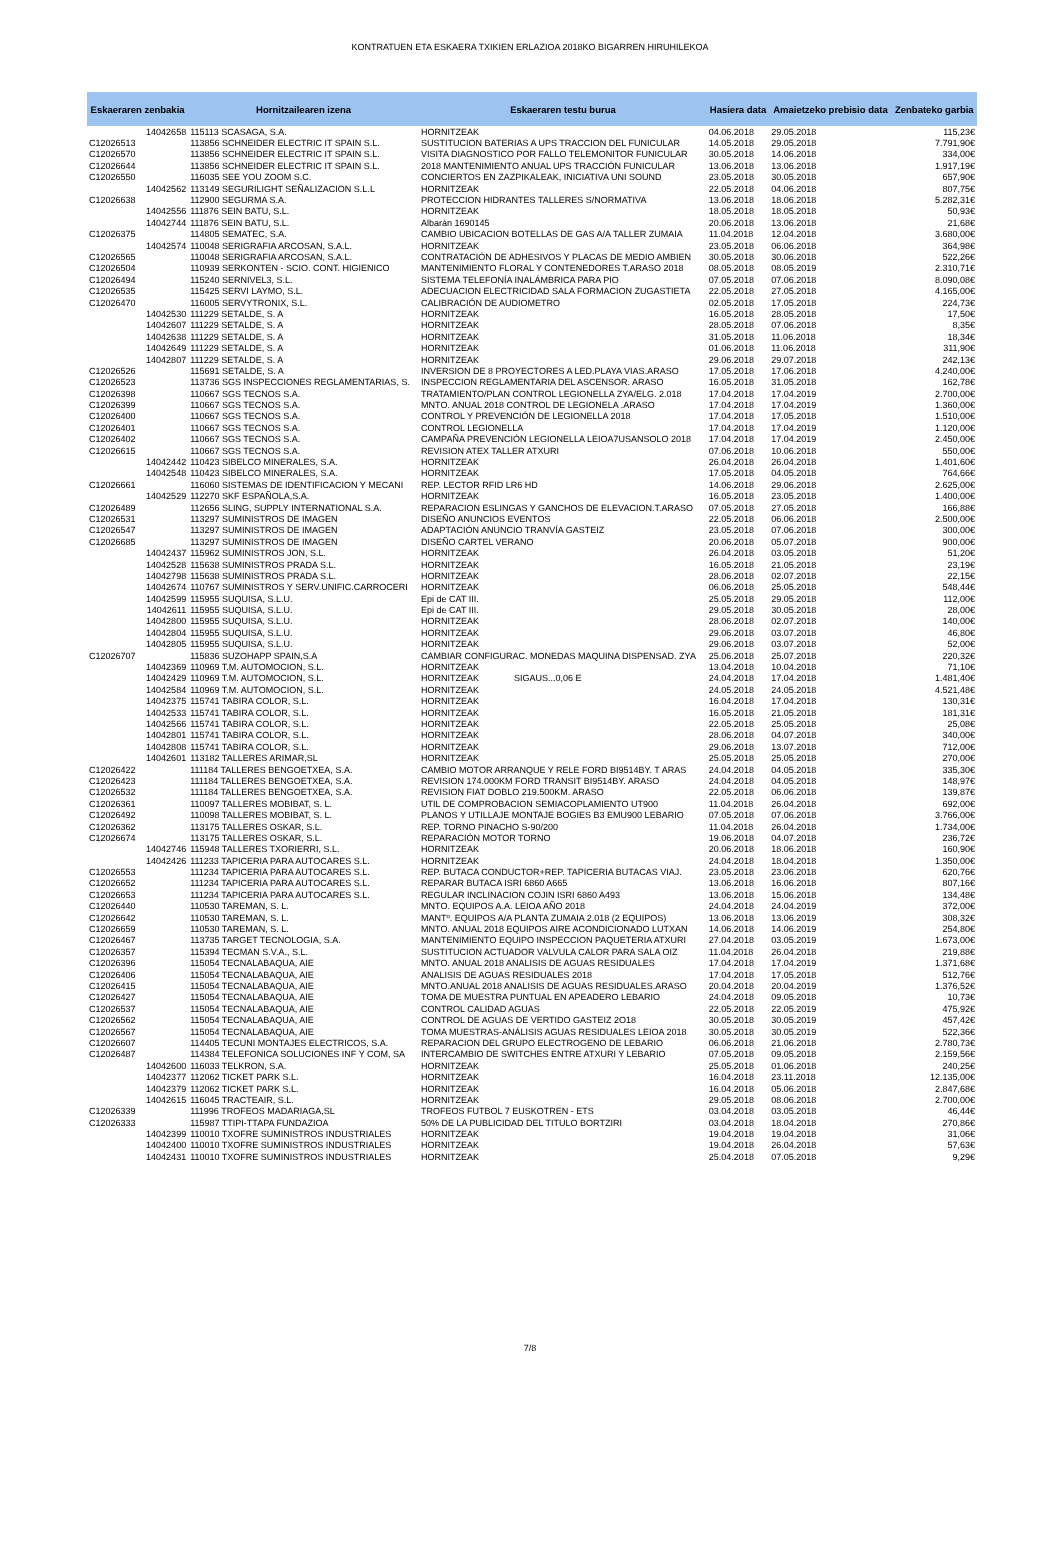KONTRATUEN ETA ESKAERA TXIKIEN ERLAZIOA 2018KO BIGARREN HIRUHILEKOA
| Eskaeraren zenbakia | Hornitzailearen izena | Eskaeraren testu burua | Hasiera data | Amaietzeko prebisio data | Zenbateko garbia |
| --- | --- | --- | --- | --- | --- |
| 14042658 | 115113 SCASAGA, S.A. | HORNITZEAK | 04.06.2018 | 29.05.2018 | 115,23€ |
| C12026513 | 113856 SCHNEIDER ELECTRIC IT SPAIN S.L. | SUSTITUCION BATERIAS A UPS TRACCION DEL FUNICULAR | 14.05.2018 | 29.05.2018 | 7.791,90€ |
| C12026570 | 113856 SCHNEIDER ELECTRIC IT SPAIN S.L. | VISITA DIAGNOSTICO POR FALLO TELEMONITOR FUNICULAR | 30.05.2018 | 14.06.2018 | 334,00€ |
| C12026644 | 113856 SCHNEIDER ELECTRIC IT SPAIN S.L. | 2018 MANTENIMIENTO ANUAL UPS TRACCIÓN FUNICULAR | 13.06.2018 | 13.06.2018 | 1.917,19€ |
| C12026550 | 116035 SEE YOU ZOOM S.C. | CONCIERTOS EN ZAZPIKALEAK, INICIATIVA UNI SOUND | 23.05.2018 | 30.05.2018 | 657,90€ |
| 14042562 | 113149 SEGURILIGHT SEÑALIZACION S.L.L | HORNITZEAK | 22.05.2018 | 04.06.2018 | 807,75€ |
| C12026638 | 112900 SEGURMA S.A. | PROTECCION HIDRANTES TALLERES S/NORMATIVA | 13.06.2018 | 18.06.2018 | 5.282,31€ |
| 14042556 | 111876 SEIN BATU, S.L. | HORNITZEAK | 18.05.2018 | 18.05.2018 | 50,93€ |
| 14042744 | 111876 SEIN BATU, S.L. | Albarán 1690145 | 20.06.2018 | 13.06.2018 | 21,68€ |
| C12026375 | 114805 SEMATEC, S.A. | CAMBIO UBICACION BOTELLAS DE GAS A/A TALLER ZUMAIA | 11.04.2018 | 12.04.2018 | 3.680,00€ |
| 14042574 | 110048 SERIGRAFIA ARCOSAN, S.A.L. | HORNITZEAK | 23.05.2018 | 06.06.2018 | 364,98€ |
| C12026565 | 110048 SERIGRAFIA ARCOSAN, S.A.L. | CONTRATACIÓN DE ADHESIVOS Y PLACAS DE MEDIO AMBIEN | 30.05.2018 | 30.06.2018 | 522,26€ |
| C12026504 | 110939 SERKONTEN - SCIO. CONT. HIGIENICO | MANTENIMIENTO FLORAL Y CONTENEDORES T.ARASO 2018 | 08.05.2018 | 08.05.2019 | 2.310,71€ |
| C12026494 | 115240 SERNIVEL3, S.L. | SISTEMA TELEFONÍA INALÁMBRICA PARA PIO | 07.05.2018 | 07.06.2018 | 8.090,08€ |
| C12026535 | 115425 SERVI LAYMO, S.L. | ADECUACION ELECTRICIDAD SALA FORMACION ZUGASTIETA | 22.05.2018 | 27.05.2018 | 4.165,00€ |
| C12026470 | 116005 SERVYTRONIX, S.L. | CALIBRACIÓN DE AUDIOMETRO | 02.05.2018 | 17.05.2018 | 224,73€ |
| 14042530 | 111229 SETALDE, S. A | HORNITZEAK | 16.05.2018 | 28.05.2018 | 17,50€ |
| 14042607 | 111229 SETALDE, S. A | HORNITZEAK | 28.05.2018 | 07.06.2018 | 8,35€ |
| 14042638 | 111229 SETALDE, S. A | HORNITZEAK | 31.05.2018 | 11.06.2018 | 18,34€ |
| 14042649 | 111229 SETALDE, S. A | HORNITZEAK | 01.06.2018 | 11.06.2018 | 311,90€ |
| 14042807 | 111229 SETALDE, S. A | HORNITZEAK | 29.06.2018 | 29.07.2018 | 242,13€ |
| C12026526 | 115691 SETALDE, S. A | INVERSION DE 8 PROYECTORES A LED.PLAYA VIAS.ARASO | 17.05.2018 | 17.06.2018 | 4.240,00€ |
| C12026523 | 113736 SGS INSPECCIONES REGLAMENTARIAS, S. | INSPECCION REGLAMENTARIA DEL ASCENSOR. ARASO | 16.05.2018 | 31.05.2018 | 162,78€ |
| C12026398 | 110667 SGS TECNOS S.A. | TRATAMIENTO/PLAN CONTROL LEGIONELLA ZYA/ELG. 2.018 | 17.04.2018 | 17.04.2019 | 2.700,00€ |
| C12026399 | 110667 SGS TECNOS S.A. | MNTO. ANUAL 2018 CONTROL DE LEGIONELA .ARASO | 17.04.2018 | 17.04.2019 | 1.360,00€ |
| C12026400 | 110667 SGS TECNOS S.A. | CONTROL Y PREVENCIÓN DE LEGIONELLA 2018 | 17.04.2018 | 17.05.2018 | 1.510,00€ |
| C12026401 | 110667 SGS TECNOS S.A. | CONTROL LEGIONELLA | 17.04.2018 | 17.04.2019 | 1.120,00€ |
| C12026402 | 110667 SGS TECNOS S.A. | CAMPAÑA PREVENCIÓN LEGIONELLA LEIOA7USANSOLO 2018 | 17.04.2018 | 17.04.2019 | 2.450,00€ |
| C12026615 | 110667 SGS TECNOS S.A. | REVISION ATEX TALLER ATXURI | 07.06.2018 | 10.06.2018 | 550,00€ |
| 14042442 | 110423 SIBELCO MINERALES, S.A. | HORNITZEAK | 26.04.2018 | 26.04.2018 | 1.401,60€ |
| 14042548 | 110423 SIBELCO MINERALES, S.A. | HORNITZEAK | 17.05.2018 | 04.05.2018 | 764,66€ |
| C12026661 | 116060 SISTEMAS DE IDENTIFICACION Y MECANI | REP. LECTOR RFID LR6 HD | 14.06.2018 | 29.06.2018 | 2.625,00€ |
| 14042529 | 112270 SKF ESPAÑOLA,S.A. | HORNITZEAK | 16.05.2018 | 23.05.2018 | 1.400,00€ |
| C12026489 | 112656 SLING, SUPPLY INTERNATIONAL S.A. | REPARACION ESLINGAS Y GANCHOS DE ELEVACION.T.ARASO | 07.05.2018 | 27.05.2018 | 166,88€ |
| C12026531 | 113297 SUMINISTROS DE IMAGEN | DISEÑO ANUNCIOS EVENTOS | 22.05.2018 | 06.06.2018 | 2.500,00€ |
| C12026547 | 113297 SUMINISTROS DE IMAGEN | ADAPTACIÓN ANUNCIO TRANVÍA GASTEIZ | 23.05.2018 | 07.06.2018 | 300,00€ |
| C12026685 | 113297 SUMINISTROS DE IMAGEN | DISEÑO CARTEL VERANO | 20.06.2018 | 05.07.2018 | 900,00€ |
| 14042437 | 115962 SUMINISTROS JON, S.L. | HORNITZEAK | 26.04.2018 | 03.05.2018 | 51,20€ |
| 14042528 | 115638 SUMINISTROS PRADA S.L. | HORNITZEAK | 16.05.2018 | 21.05.2018 | 23,19€ |
| 14042798 | 115638 SUMINISTROS PRADA S.L. | HORNITZEAK | 28.06.2018 | 02.07.2018 | 22,15€ |
| 14042674 | 110767 SUMINISTROS Y SERV.UNIFIC.CARROCERI | HORNITZEAK | 06.06.2018 | 25.05.2018 | 548,44€ |
| 14042599 | 115955 SUQUISA, S.L.U. | Epi de CAT III. | 25.05.2018 | 29.05.2018 | 112,00€ |
| 14042611 | 115955 SUQUISA, S.L.U. | Epi de CAT III. | 29.05.2018 | 30.05.2018 | 28,00€ |
| 14042800 | 115955 SUQUISA, S.L.U. | HORNITZEAK | 28.06.2018 | 02.07.2018 | 140,00€ |
| 14042804 | 115955 SUQUISA, S.L.U. | HORNITZEAK | 29.06.2018 | 03.07.2018 | 46,80€ |
| 14042805 | 115955 SUQUISA, S.L.U. | HORNITZEAK | 29.06.2018 | 03.07.2018 | 52,00€ |
| C12026707 | 115836 SUZOHAPP SPAIN,S.A | CAMBIAR CONFIGURAC. MONEDAS MAQUINA DISPENSAD. ZYA | 25.06.2018 | 25.07.2018 | 220,32€ |
| 14042369 | 110969 T.M. AUTOMOCION, S.L. | HORNITZEAK | 13.04.2018 | 10.04.2018 | 71,10€ |
| 14042429 | 110969 T.M. AUTOMOCION, S.L. | HORNITZEAK SIGAUS...0,06 E | 24.04.2018 | 17.04.2018 | 1.481,40€ |
| 14042584 | 110969 T.M. AUTOMOCION, S.L. | HORNITZEAK | 24.05.2018 | 24.05.2018 | 4.521,48€ |
| 14042375 | 115741 TABIRA COLOR, S.L. | HORNITZEAK | 16.04.2018 | 17.04.2018 | 130,31€ |
| 14042533 | 115741 TABIRA COLOR, S.L. | HORNITZEAK | 16.05.2018 | 21.05.2018 | 181,31€ |
| 14042566 | 115741 TABIRA COLOR, S.L. | HORNITZEAK | 22.05.2018 | 25.05.2018 | 25,08€ |
| 14042801 | 115741 TABIRA COLOR, S.L. | HORNITZEAK | 28.06.2018 | 04.07.2018 | 340,00€ |
| 14042808 | 115741 TABIRA COLOR, S.L. | HORNITZEAK | 29.06.2018 | 13.07.2018 | 712,00€ |
| 14042601 | 113182 TALLERES ARIMAR,SL | HORNITZEAK | 25.05.2018 | 25.05.2018 | 270,00€ |
| C12026422 | 111184 TALLERES BENGOETXEA, S.A. | CAMBIO MOTOR ARRANQUE Y RELE FORD BI9514BY. T ARAS | 24.04.2018 | 04.05.2018 | 335,30€ |
| C12026423 | 111184 TALLERES BENGOETXEA, S.A. | REVISION 174.000KM FORD TRANSIT BI9514BY. ARASO | 24.04.2018 | 04.05.2018 | 148,97€ |
| C12026532 | 111184 TALLERES BENGOETXEA, S.A. | REVISION FIAT DOBLO 219.500KM. ARASO | 22.05.2018 | 06.06.2018 | 139,87€ |
| C12026361 | 110097 TALLERES MOBIBAT, S. L. | UTIL DE COMPROBACION SEMIACOPLAMIENTO UT900 | 11.04.2018 | 26.04.2018 | 692,00€ |
| C12026492 | 110098 TALLERES MOBIBAT, S. L. | PLANOS Y UTILLAJE MONTAJE BOGIES B3 EMU900 LEBARIO | 07.05.2018 | 07.06.2018 | 3.766,00€ |
| C12026362 | 113175 TALLERES OSKAR, S.L. | REP. TORNO PINACHO S-90/200 | 11.04.2018 | 26.04.2018 | 1.734,00€ |
| C12026674 | 113175 TALLERES OSKAR, S.L. | REPARACIÓN MOTOR TORNO | 19.06.2018 | 04.07.2018 | 236,72€ |
| 14042746 | 115948 TALLERES TXORIERRI, S.L. | HORNITZEAK | 20.06.2018 | 18.06.2018 | 160,90€ |
| 14042426 | 111233 TAPICERIA PARA AUTOCARES S.L. | HORNITZEAK | 24.04.2018 | 18.04.2018 | 1.350,00€ |
| C12026553 | 111234 TAPICERIA PARA AUTOCARES S.L. | REP. BUTACA CONDUCTOR+REP. TAPICERIA BUTACAS VIAJ. | 23.05.2018 | 23.06.2018 | 620,76€ |
| C12026652 | 111234 TAPICERIA PARA AUTOCARES S.L. | REPARAR BUTACA ISRI 6860 A665 | 13.06.2018 | 16.06.2018 | 807,16€ |
| C12026653 | 111234 TAPICERIA PARA AUTOCARES S.L. | REGULAR INCLINACION COJIN ISRI 6860 A493 | 13.06.2018 | 15.06.2018 | 134,48€ |
| C12026440 | 110530 TAREMAN, S. L. | MNTO. EQUIPOS A.A. LEIOA AÑO 2018 | 24.04.2018 | 24.04.2019 | 372,00€ |
| C12026642 | 110530 TAREMAN, S. L. | MANTº. EQUIPOS A/A PLANTA ZUMAIA 2.018 (2 EQUIPOS) | 13.06.2018 | 13.06.2019 | 308,32€ |
| C12026659 | 110530 TAREMAN, S. L. | MNTO. ANUAL 2018 EQUIPOS AIRE ACONDICIONADO LUTXAN | 14.06.2018 | 14.06.2019 | 254,80€ |
| C12026467 | 113735 TARGET TECNOLOGIA, S.A. | MANTENIMIENTO EQUIPO INSPECCION PAQUETERIA ATXURI | 27.04.2018 | 03.05.2019 | 1.673,00€ |
| C12026357 | 115394 TECMAN S.V.A., S.L. | SUSTITUCION ACTUADOR VALVULA CALOR PARA SALA OIZ | 11.04.2018 | 26.04.2018 | 219,88€ |
| C12026396 | 115054 TECNALABAQUA, AIE | MNTO. ANUAL 2018 ANALISIS DE AGUAS RESIDUALES | 17.04.2018 | 17.04.2019 | 1.371,68€ |
| C12026406 | 115054 TECNALABAQUA, AIE | ANALISIS DE AGUAS RESIDUALES 2018 | 17.04.2018 | 17.05.2018 | 512,76€ |
| C12026415 | 115054 TECNALABAQUA, AIE | MNTO.ANUAL 2018 ANALISIS DE AGUAS RESIDUALES.ARASO | 20.04.2018 | 20.04.2019 | 1.376,52€ |
| C12026427 | 115054 TECNALABAQUA, AIE | TOMA DE MUESTRA PUNTUAL EN APEADERO LEBARIO | 24.04.2018 | 09.05.2018 | 10,73€ |
| C12026537 | 115054 TECNALABAQUA, AIE | CONTROL CALIDAD AGUAS | 22.05.2018 | 22.05.2019 | 475,92€ |
| C12026562 | 115054 TECNALABAQUA, AIE | CONTROL DE AGUAS DE VERTIDO GASTEIZ 2O18 | 30.05.2018 | 30.05.2019 | 457,42€ |
| C12026567 | 115054 TECNALABAQUA, AIE | TOMA MUESTRAS-ANÁLISIS AGUAS RESIDUALES LEIOA 2018 | 30.05.2018 | 30.05.2019 | 522,36€ |
| C12026607 | 114405 TECUNI MONTAJES ELECTRICOS, S.A. | REPARACION DEL GRUPO ELECTROGENO DE LEBARIO | 06.06.2018 | 21.06.2018 | 2.780,73€ |
| C12026487 | 114384 TELEFONICA SOLUCIONES INF Y COM, SA | INTERCAMBIO DE SWITCHES ENTRE ATXURI Y LEBARIO | 07.05.2018 | 09.05.2018 | 2.159,56€ |
| 14042600 | 116033 TELKRON, S.A. | HORNITZEAK | 25.05.2018 | 01.06.2018 | 240,25€ |
| 14042377 | 112062 TICKET PARK S.L. | HORNITZEAK | 16.04.2018 | 23.11.2018 | 12.135,00€ |
| 14042379 | 112062 TICKET PARK S.L. | HORNITZEAK | 16.04.2018 | 05.06.2018 | 2.847,68€ |
| 14042615 | 116045 TRACTEAIR, S.L. | HORNITZEAK | 29.05.2018 | 08.06.2018 | 2.700,00€ |
| C12026339 | 111996 TROFEOS MADARIAGA,SL | TROFEOS FUTBOL 7 EUSKOTREN - ETS | 03.04.2018 | 03.05.2018 | 46,44€ |
| C12026333 | 115987 TTIPI-TTAPA FUNDAZIOA | 50% DE LA PUBLICIDAD DEL TITULO BORTZIRI | 03.04.2018 | 18.04.2018 | 270,86€ |
| 14042399 | 110010 TXOFRE SUMINISTROS INDUSTRIALES | HORNITZEAK | 19.04.2018 | 19.04.2018 | 31,06€ |
| 14042400 | 110010 TXOFRE SUMINISTROS INDUSTRIALES | HORNITZEAK | 19.04.2018 | 26.04.2018 | 57,63€ |
| 14042431 | 110010 TXOFRE SUMINISTROS INDUSTRIALES | HORNITZEAK | 25.04.2018 | 07.05.2018 | 9,29€ |
7/8